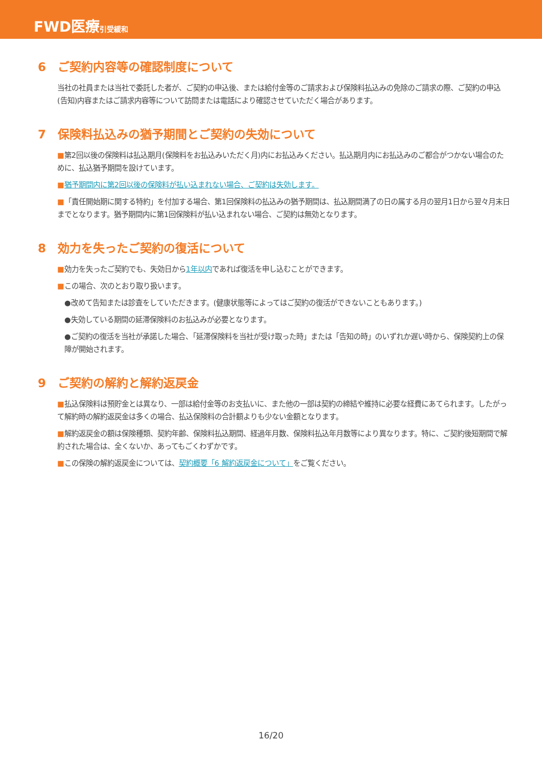FWD医療 引受緩和
6　ご契約内容等の確認制度について
当社の社員または当社で委託した者が、ご契約の申込後、または給付金等のご請求および保険料払込みの免除のご請求の際、ご契約の申込(告知)内容またはご請求内容等について訪問または電話により確認させていただく場合があります。
7　保険料払込みの猶予期間とご契約の失効について
■第2回以後の保険料は払込期月(保険料をお払込みいただく月)内にお払込みください。払込期月内にお払込みのご都合がつかない場合のために、払込猶予期間を設けています。
■猶予期間内に第2回以後の保険料が払い込まれない場合、ご契約は失効します。
■「責任開始期に関する特約」を付加する場合、第1回保険料の払込みの猶予期間は、払込期間満了の日の属する月の翌月1日から翌々月末日までとなります。猶予期間内に第1回保険料が払い込まれない場合、ご契約は無効となります。
8　効力を失ったご契約の復活について
■効力を失ったご契約でも、失効日から1年以内であれば復活を申し込むことができます。
■この場合、次のとおり取り扱います。
●改めて告知または診査をしていただきます。(健康状態等によってはご契約の復活ができないこともあります。)
●失効している期間の延滞保険料のお払込みが必要となります。
●ご契約の復活を当社が承諾した場合、「延滞保険料を当社が受け取った時」または「告知の時」のいずれか遅い時から、保険契約上の保障が開始されます。
9　ご契約の解約と解約返戻金
■払込保険料は預貯金とは異なり、一部は給付金等のお支払いに、また他の一部は契約の締結や維持に必要な経費にあてられます。したがって解約時の解約返戻金は多くの場合、払込保険料の合計額よりも少ない金額となります。
■解約返戻金の額は保険種類、契約年齢、保険料払込期間、経過年月数、保険料払込年月数等により異なります。特に、ご契約後短期間で解約された場合は、全くないか、あってもごくわずかです。
■この保険の解約返戻金については、契約概要「6 解約返戻金について」をご覧ください。
16/20